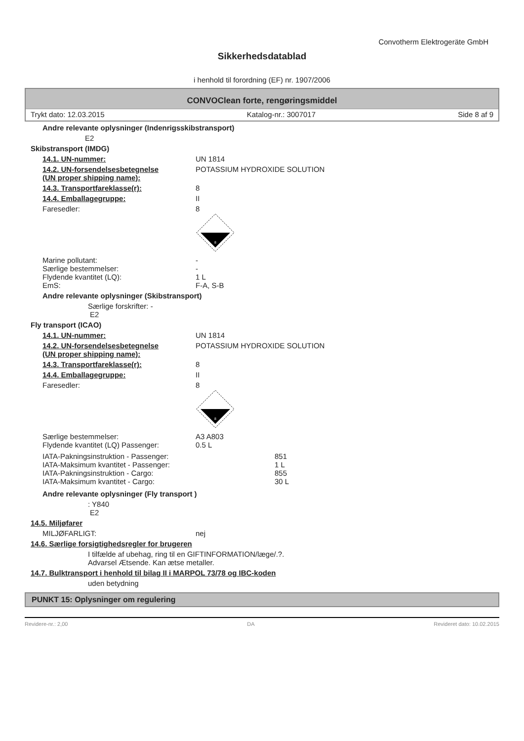Convotherm Elektrogeräte GmbH
Sikkerhedsdatablad
i henhold til forordning (EF) nr. 1907/2006
CONVOClean forte, rengøringsmiddel
Trykt dato: 12.03.2015 Katalog-nr.: 3007017 Side 8 af 9
Andre relevante oplysninger (Indenrigsskibstransport)
E2
Skibstransport (IMDG)
14.1. UN-nummer: UN 1814
14.2. UN-forsendelsesbetegnelse
(UN proper shipping name): POTASSIUM HYDROXIDE SOLUTION
14.3. Transportfareklasse(r): 8
14.4. Emballagegruppe: II
Faresedler: 8
8
Marine pollutant: -
Særlige bestemmelser: -
Flydende kvantitet (LQ): 1 L
EmS: F-A, S-B
Andre relevante oplysninger (Skibstransport)
Særlige forskrifter: -
E2
Fly transport (ICAO)
14.1. UN-nummer: UN 1814
14.2. UN-forsendelsesbetegnelse
(UN proper shipping name): POTASSIUM HYDROXIDE SOLUTION
14.3. Transportfareklasse(r): 8
14.4. Emballagegruppe: II
Faresedler: 8
8
Særlige bestemmelser: A3 A803
Flydende kvantitet (LQ) Passenger: 0.5 L
IATA-Pakningsinstruktion - Passenger: 851
IATA-Maksimum kvantitet - Passenger: 1 L
IATA-Pakningsinstruktion - Cargo: 855
IATA-Maksimum kvantitet - Cargo: 30 L
Andre relevante oplysninger (Fly transport )
: Y840
E2
14.5. Miljøfarer
MILJØFARLIGT: nej
14.6. Særlige forsigtighedsregler for brugeren
I tilfælde af ubehag, ring til en GIFTINFORMATION/læge/.?.
Advarsel Ætsende. Kan ætse metaller.
14.7. Bulktransport i henhold til bilag II i MARPOL 73/78 og IBC-koden
uden betydning
PUNKT 15: Oplysninger om regulering
Revidere-nr.: 2,00 DA Revideret dato: 10.02.2015